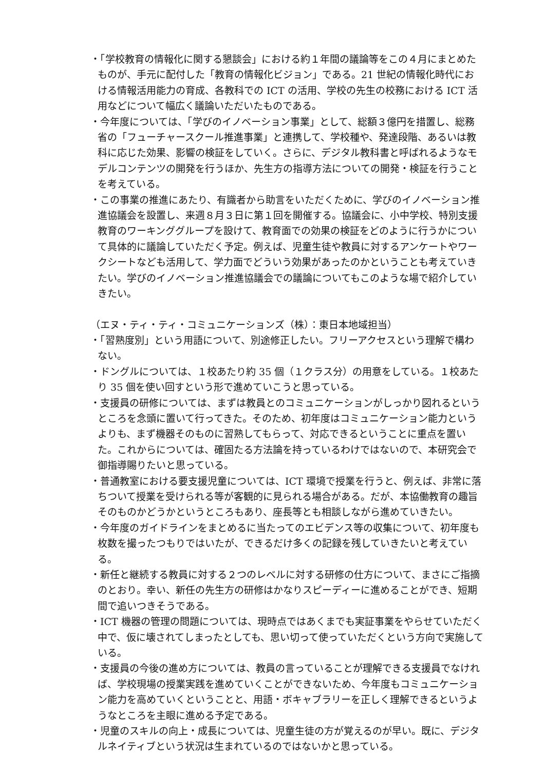・「学校教育の情報化に関する懇談会」における約１年間の議論等をこの４月にまとめたものが、手元に配付した「教育の情報化ビジョン」である。21 世紀の情報化時代における情報活用能力の育成、各教科での ICT の活用、学校の先生の校務における ICT 活用などについて幅広く議論いただいたものである。
・今年度については、「学びのイノベーション事業」として、総額３億円を措置し、総務省の「フューチャースクール推進事業」と連携して、学校種や、発達段階、あるいは教科に応じた効果、影響の検証をしていく。さらに、デジタル教科書と呼ばれるようなモデルコンテンツの開発を行うほか、先生方の指導方法についての開発・検証を行うことを考えている。
・この事業の推進にあたり、有識者から助言をいただくために、学びのイノベーション推進協議会を設置し、来週８月３日に第１回を開催する。協議会に、小中学校、特別支援教育のワーキンググループを設けて、教育面での効果の検証をどのように行うかについて具体的に議論していただく予定。例えば、児童生徒や教員に対するアンケートやワークシートなども活用して、学力面でどういう効果があったのかということも考えていきたい。学びのイノベーション推進協議会での議論についてもこのような場で紹介していきたい。
（エヌ・ティ・ティ・コミュニケーションズ（株）：東日本地域担当）
・「習熟度別」という用語について、別途修正したい。フリーアクセスという理解で構わない。
・ドングルについては、１校あたり約 35 個（１クラス分）の用意をしている。１校あたり 35 個を使い回すという形で進めていこうと思っている。
・支援員の研修については、まずは教員とのコミュニケーションがしっかり図れるというところを念頭に置いて行ってきた。そのため、初年度はコミュニケーション能力というよりも、まず機器そのものに習熟してもらって、対応できるということに重点を置いた。これからについては、確固たる方法論を持っているわけではないので、本研究会で御指導賜りたいと思っている。
・普通教室における要支援児童については、ICT 環境で授業を行うと、例えば、非常に落ちついて授業を受けられる等が客観的に見られる場合がある。だが、本協働教育の趣旨そのものかどうかというところもあり、座長等とも相談しながら進めていきたい。
・今年度のガイドラインをまとめるに当たってのエビデンス等の収集について、初年度も枚数を撮ったつもりではいたが、できるだけ多くの記録を残していきたいと考えている。
・新任と継続する教員に対する２つのレベルに対する研修の仕方について、まさにご指摘のとおり。幸い、新任の先生方の研修はかなりスピーディーに進めることができ、短期間で追いつきそうである。
・ICT 機器の管理の問題については、現時点ではあくまでも実証事業をやらせていただく中で、仮に壊されてしまったとしても、思い切って使っていただくという方向で実施している。
・支援員の今後の進め方については、教員の言っていることが理解できる支援員でなければ、学校現場の授業実践を進めていくことができないため、今年度もコミュニケーション能力を高めていくということと、用語・ボキャブラリーを正しく理解できるというようなところを主眼に進める予定である。
・児童のスキルの向上・成長については、児童生徒の方が覚えるのが早い。既に、デジタルネイティブという状況は生まれているのではないかと思っている。